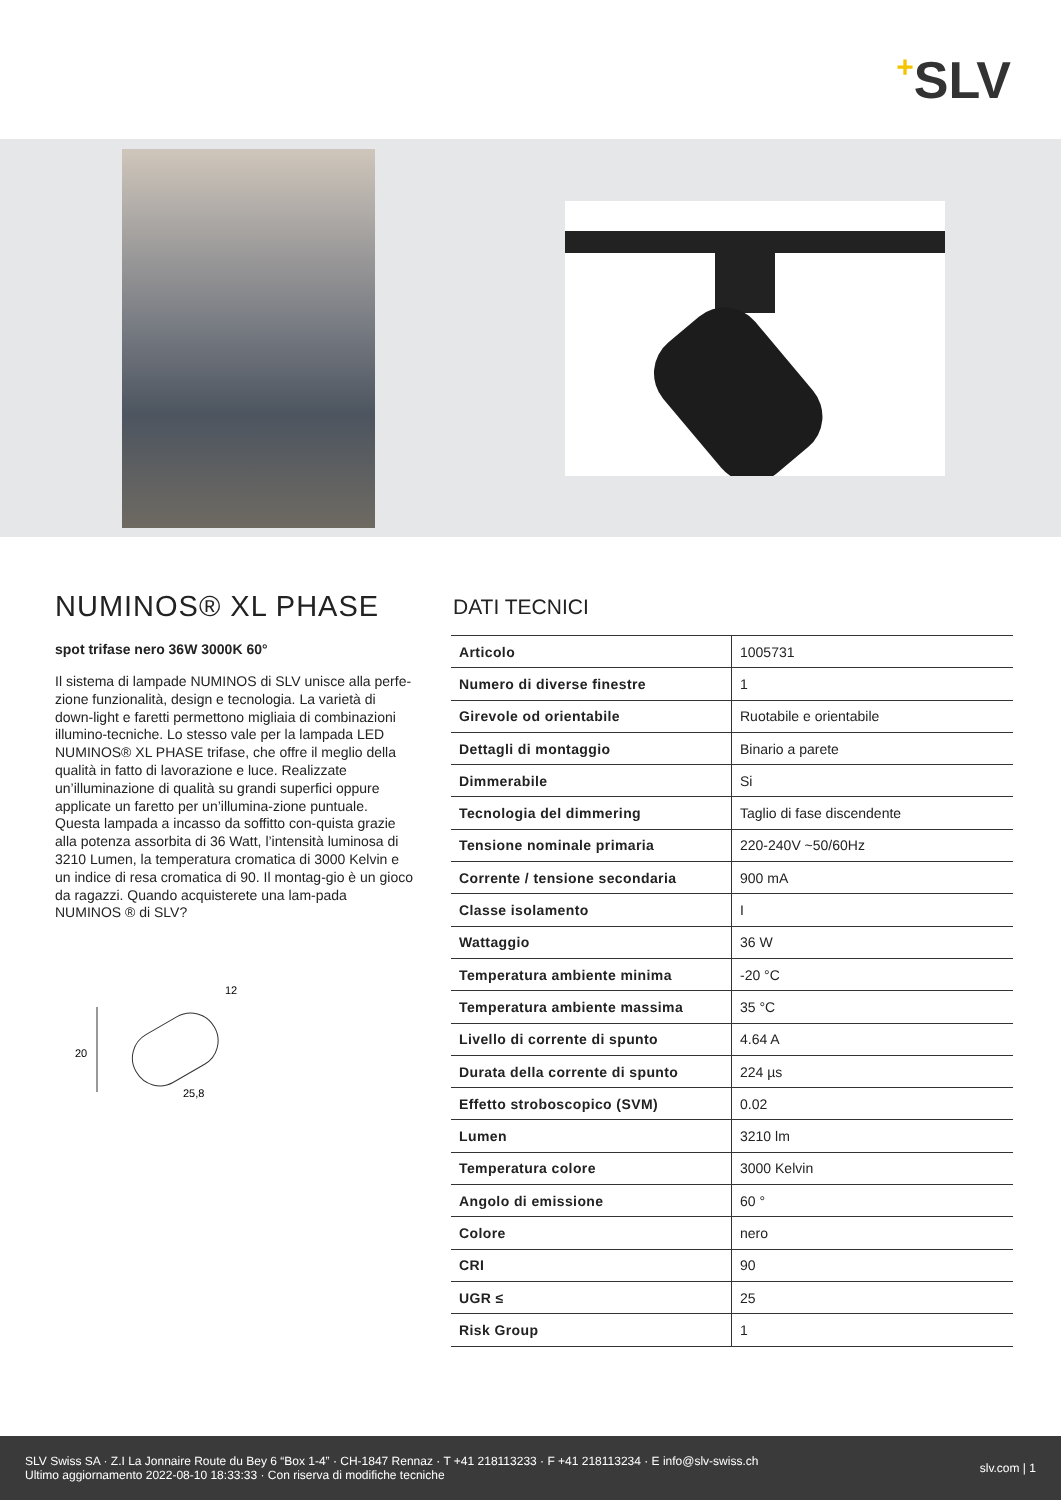+SLV
NUMINOS® XL PHASE
spot trifase nero 36W 3000K 60°
Il sistema di lampade NUMINOS di SLV unisce alla perfe-zione funzionalità, design e tecnologia. La varietà di down-light e faretti permettono migliaia di combinazioni illumino-tecniche. Lo stesso vale per la lampada LED NUMINOS® XL PHASE trifase, che offre il meglio della qualità in fatto di lavorazione e luce. Realizzate un’illuminazione di qualità su grandi superfici oppure applicate un faretto per un’illumina-zione puntuale. Questa lampada a incasso da soffitto con-quista grazie alla potenza assorbita di 36 Watt, l’intensità luminosa di 3210 Lumen, la temperatura cromatica di 3000 Kelvin e un indice di resa cromatica di 90. Il montag-gio è un gioco da ragazzi. Quando acquisterete una lam-pada NUMINOS ® di SLV?
20
12
25,8
DATI TECNICI
| Articolo | 1005731 |
| Numero di diverse finestre | 1 |
| Girevole od orientabile | Ruotabile e orientabile |
| Dettagli di montaggio | Binario a parete |
| Dimmerabile | Si |
| Tecnologia del dimmering | Taglio di fase discendente |
| Tensione nominale primaria | 220-240V ~50/60Hz |
| Corrente / tensione secondaria | 900 mA |
| Classe isolamento | I |
| Wattaggio | 36 W |
| Temperatura ambiente minima | -20 °C |
| Temperatura ambiente massima | 35 °C |
| Livello di corrente di spunto | 4.64 A |
| Durata della corrente di spunto | 224 µs |
| Effetto stroboscopico (SVM) | 0.02 |
| Lumen | 3210 lm |
| Temperatura colore | 3000 Kelvin |
| Angolo di emissione | 60 ° |
| Colore | nero |
| CRI | 90 |
| UGR ≤ | 25 |
| Risk Group | 1 |
SLV Swiss SA · Z.I La Jonnaire Route du Bey 6 “Box 1-4” · CH-1847 Rennaz · T +41 218113233 · F +41 218113234 · E info@slv-swiss.ch
Ultimo aggiornamento 2022-08-10 18:33:33 · Con riserva di modifiche tecniche
slv.com | 1